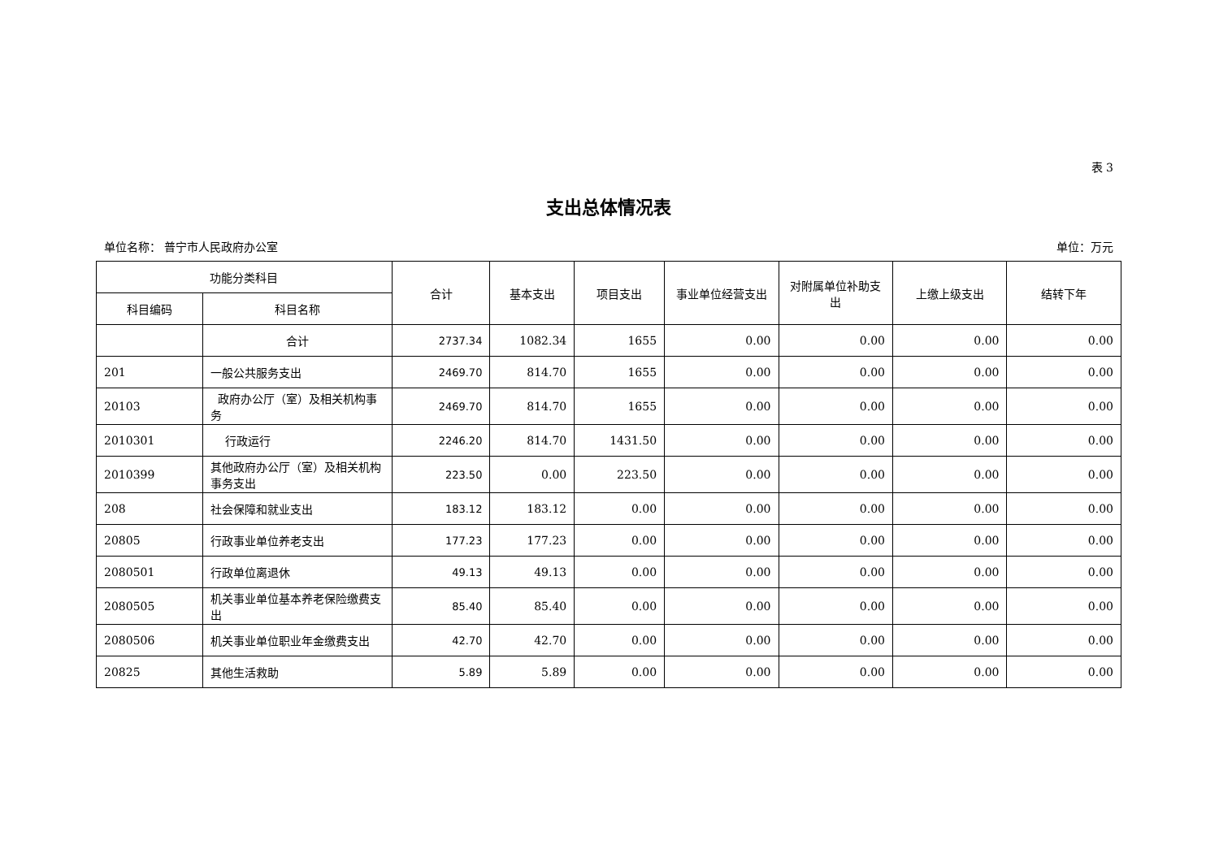表 3
支出总体情况表
单位名称： 普宁市人民政府办公室 单位：万元
| 功能分类科目 | | 合计 | 基本支出 | 项目支出 | 事业单位经营支出 | 对附属单位补助支出 | 上缴上级支出 | 结转下年 |
| --- | --- | --- | --- | --- | --- | --- | --- | --- |
| 科目编码 | 科目名称 | | | | | | | |
| | 合计 | 2737.34 | 1082.34 | 1655 | 0.00 | 0.00 | 0.00 | 0.00 |
| 201 | 一般公共服务支出 | 2469.70 | 814.70 | 1655 | 0.00 | 0.00 | 0.00 | 0.00 |
| 20103 | 政府办公厅（室）及相关机构事务 | 2469.70 | 814.70 | 1655 | 0.00 | 0.00 | 0.00 | 0.00 |
| 2010301 | 行政运行 | 2246.20 | 814.70 | 1431.50 | 0.00 | 0.00 | 0.00 | 0.00 |
| 2010399 | 其他政府办公厅（室）及相关机构事务支出 | 223.50 | 0.00 | 223.50 | 0.00 | 0.00 | 0.00 | 0.00 |
| 208 | 社会保障和就业支出 | 183.12 | 183.12 | 0.00 | 0.00 | 0.00 | 0.00 | 0.00 |
| 20805 | 行政事业单位养老支出 | 177.23 | 177.23 | 0.00 | 0.00 | 0.00 | 0.00 | 0.00 |
| 2080501 | 行政单位离退休 | 49.13 | 49.13 | 0.00 | 0.00 | 0.00 | 0.00 | 0.00 |
| 2080505 | 机关事业单位基本养老保险缴费支出 | 85.40 | 85.40 | 0.00 | 0.00 | 0.00 | 0.00 | 0.00 |
| 2080506 | 机关事业单位职业年金缴费支出 | 42.70 | 42.70 | 0.00 | 0.00 | 0.00 | 0.00 | 0.00 |
| 20825 | 其他生活救助 | 5.89 | 5.89 | 0.00 | 0.00 | 0.00 | 0.00 | 0.00 |